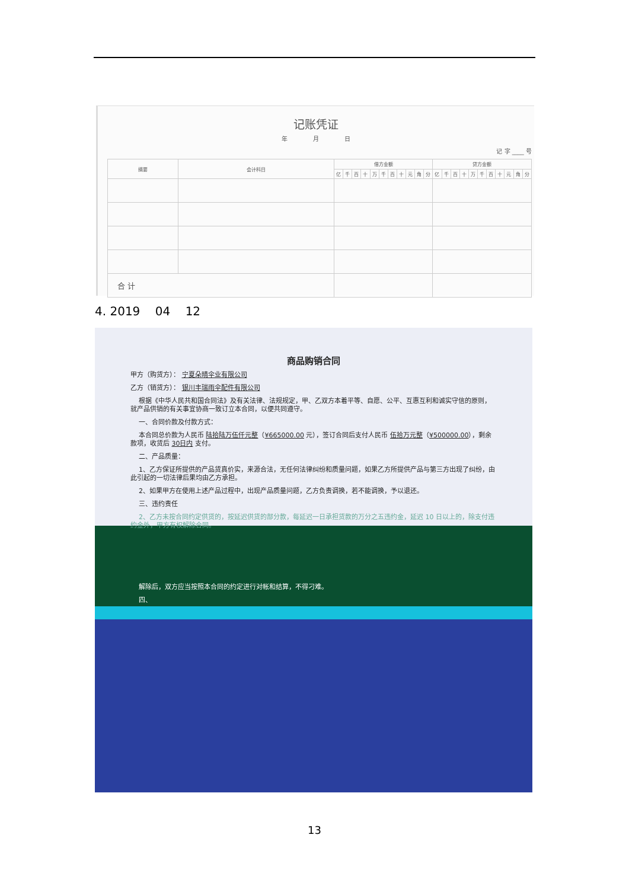记账凭证
年 月 日
记 字 ____ 号
| 摘要 | 会计科目 | 借方金额 | | | | | | | | | | | 贷方金额 | | | | | | | | | | |
| --- | --- | --- | --- | --- | --- | --- | --- | --- | --- | --- | --- | --- | --- | --- | --- | --- | --- | --- | --- | --- | --- | --- | --- |
| | | 亿 | 千 | 百 | 十 | 万 | 千 | 百 | 十 | 元 | 角 | 分 | 亿 | 千 | 百 | 十 | 万 | 千 | 百 | 十 | 元 | 角 | 分 |
| 合 计 | | | | | | | | | | | | | | | | | | | | | | | |
4. 2019 04 12
商品购销合同
甲方（购货方）： 宁夏朵晴伞业有限公司
乙方（销货方）： 银川丰瑞雨伞配件有限公司
根据《中华人民共和国合同法》及有关法律、法规规定，甲、乙双方本着平等、自愿、公平、互惠互利和诚实守信的原则，就产品供销的有关事宜协商一致订立本合同，以便共同遵守。
一、合同价款及付款方式：
本合同总价款为人民币 陆拾陆万伍仟元整（¥665000.00 元），签订合同后支付人民币 伍拾万元整（¥500000.00），剩余款项，收货后 30日内 支付。
二、产品质量：
1、乙方保证所提供的产品货真价实，来源合法，无任何法律纠纷和质量问题，如果乙方所提供产品与第三方出现了纠纷，由此引起的一切法律后果均由乙方承担。
2、如果甲方在使用上述产品过程中，出现产品质量问题，乙方负责调换，若不能调换，予以退还。
三、违约责任
2、乙方未按合同约定供货的，按延迟供货的部分款，每延迟一日承担货款的万分之五违约金，延迟 10 日以上的，除支付违约金外，甲方有权解除合同。
解除后，双方应当按照本合同的约定进行对帐和结算，不得刁难。
四、
13